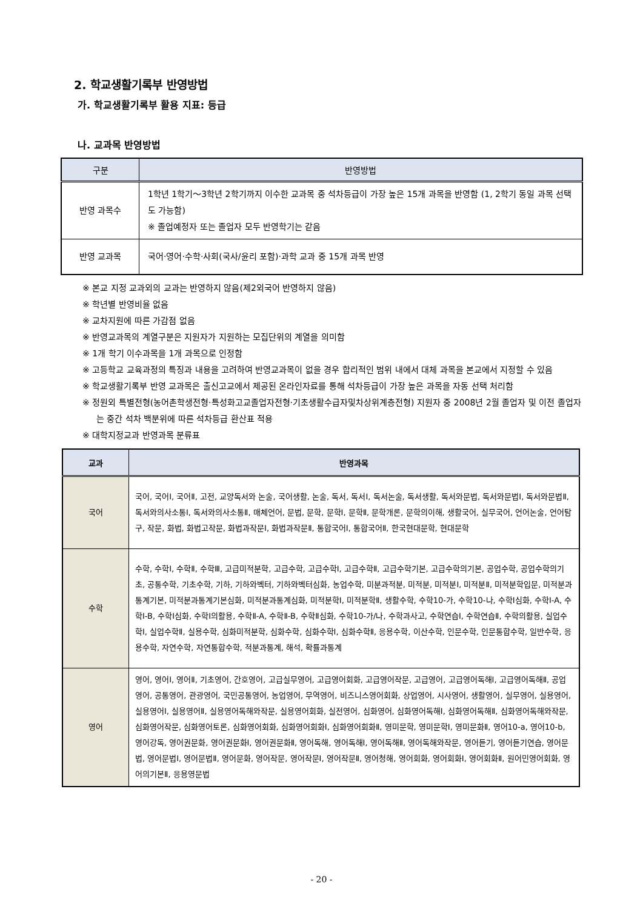2. 학교생활기록부 반영방법
가. 학교생활기록부 활용 지표: 등급
나. 교과목 반영방법
| 구분 | 반영방법 |
| --- | --- |
| 반영 과목수 | 1학년 1학기～3학년 2학기까지 이수한 교과목 중 석차등급이 가장 높은 15개 과목을 반영함 (1, 2학기 동일 과목 선택도 가능함) ※ 졸업예정자 또는 졸업자 모두 반영학기는 같음 |
| 반영 교과목 | 국어·영어·수학·사회(국사/윤리 포함)·과학 교과 중 15개 과목 반영 |
※ 본교 지정 교과외의 교과는 반영하지 않음(제2외국어 반영하지 않음)
※ 학년별 반영비율 없음
※ 교차지원에 따른 가감점 없음
※ 반영교과목의 계열구분은 지원자가 지원하는 모집단위의 계열을 의미함
※ 1개 학기 이수과목을 1개 과목으로 인정함
※ 고등학교 교육과정의 특징과 내용을 고려하여 반영교과목이 없을 경우 합리적인 범위 내에서 대체 과목을 본교에서 지정할 수 있음
※ 학교생활기록부 반영 교과목은 출신고교에서 제공된 온라인자료를 통해 석차등급이 가장 높은 과목을 자동 선택 처리함
※ 정원외 특별전형(농어촌학생전형·특성화고교졸업자전형·기초생활수급자및차상위계층전형) 지원자 중 2008년 2월 졸업자 및 이전 졸업자는 중간 석차 백분위에 따른 석차등급 환산표 적용
※ 대학지정교과 반영과목 분류표
| 교과 | 반영과목 |
| --- | --- |
| 국어 | 국어, 국어Ⅰ, 국어Ⅱ, 고전, 교양독서와 논술, 국어생활, 논술, 독서, 독서Ⅰ, 독서논술, 독서생활, 독서와문법, 독서와문법Ⅰ, 독서와문법Ⅱ, 독서와의사소통Ⅰ, 독서와의사소통Ⅱ, 매체언어, 문법, 문학, 문학Ⅰ, 문학Ⅱ, 문학개론, 문학의이해, 생활국어, 실무국어, 언어논술, 언어탐구, 작문, 화법, 화법고작문, 화법과작문Ⅰ, 화법과작문Ⅱ, 통합국어Ⅰ, 통합국어Ⅱ, 한국현대문학, 현대문학 |
| 수학 | 수학, 수학Ⅰ, 수학Ⅱ, 수학Ⅲ, 고급미적분학, 고급수학, 고급수학Ⅰ, 고급수학Ⅱ, 고급수학기본, 고급수학의기본, 공업수학, 공업수학의기초, 공통수학, 기초수학, 기하, 기하와벡터, 기하와벡터심화, 농업수학, 미분과적분, 미적분, 미적분Ⅰ, 미적분Ⅱ, 미적분학입문, 미적분과통계기본, 미적분과통계기본심화, 미적분과통계심화, 미적분학Ⅰ, 미적분학Ⅱ, 생활수학, 수학10-가, 수학10-나, 수학Ⅰ심화, 수학Ⅰ-A, 수학Ⅰ-B, 수학Ⅰ심화, 수학Ⅰ의활용, 수학Ⅱ-A, 수학Ⅱ-B, 수학Ⅱ심화, 수학10-가/나, 수학과사고, 수학연습Ⅰ, 수학연습Ⅱ, 수학의활용, 실업수학Ⅰ, 실업수학Ⅱ, 실용수학, 심화미적분학, 심화수학, 심화수학Ⅰ, 심화수학Ⅱ, 응용수학, 이산수학, 인문수학, 인문통합수학, 일반수학, 응용수학, 자연수학, 자연통합수학, 적분과통계, 해석, 확률과통계 |
| 영어 | 영어, 영어Ⅰ, 영어Ⅱ, 기초영어, 간호영어, 고급실무영어, 고급영어회화, 고급영어작문, 고급영어, 고급영어독해Ⅰ, 고급영어독해Ⅱ, 공업영어, 공통영어, 관광영어, 국민공통영어, 농업영어, 무역영어, 비즈니스영어회화, 상업영어, 시사영어, 생활영어, 실무영어, 실용영어, 실용영어Ⅰ, 실용영어Ⅱ, 실용영어독해와작문, 실용영어회화, 실전영어, 심화영어, 심화영어독해Ⅰ, 심화영어독해Ⅱ, 심화영어독해와작문, 심화영어작문, 심화영어토론, 심화영어회화, 심화영어회화Ⅰ, 심화영어회화Ⅱ, 영미문학, 영미문학Ⅰ, 영미문화Ⅱ, 영어10-a, 영어10-b, 영어강독, 영어권문화, 영어권문화Ⅰ, 영어권문화Ⅱ, 영어독해, 영어독해Ⅰ, 영어독해Ⅱ, 영어독해와작문, 영어듣기, 영어듣기연습, 영어문법, 영어문법Ⅰ, 영어문법Ⅱ, 영어문화, 영어작문, 영어작문Ⅰ, 영어작문Ⅱ, 영어청해, 영어회화, 영어회화Ⅰ, 영어회화Ⅱ, 원어민영어회화, 영어의기본Ⅱ, 응용영문법 |
- 20 -